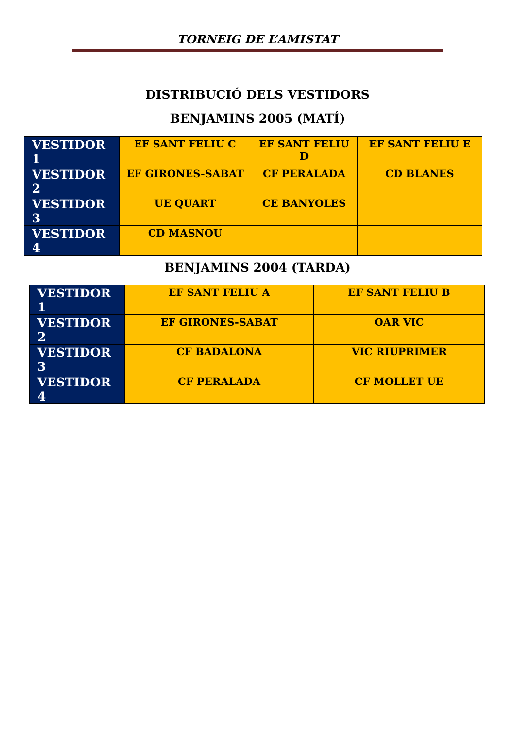TORNEIG DE L’AMISTAT
DISTRIBUCIÓ DELS VESTIDORS
BENJAMINS 2005 (MATÍ)
| VESTIDOR 1 | EF SANT FELIU C | EF SANT FELIU D | EF SANT FELIU E |
| VESTIDOR 2 | EF GIRONES-SABAT | CF PERALADA | CD BLANES |
| VESTIDOR 3 | UE QUART | CE BANYOLES | |
| VESTIDOR 4 | CD MASNOU | | |
BENJAMINS 2004 (TARDA)
| VESTIDOR 1 | EF SANT FELIU A | EF SANT FELIU B |
| VESTIDOR 2 | EF GIRONES-SABAT | OAR VIC |
| VESTIDOR 3 | CF BADALONA | VIC RIUPRIMER |
| VESTIDOR 4 | CF PERALADA | CF MOLLET UE |